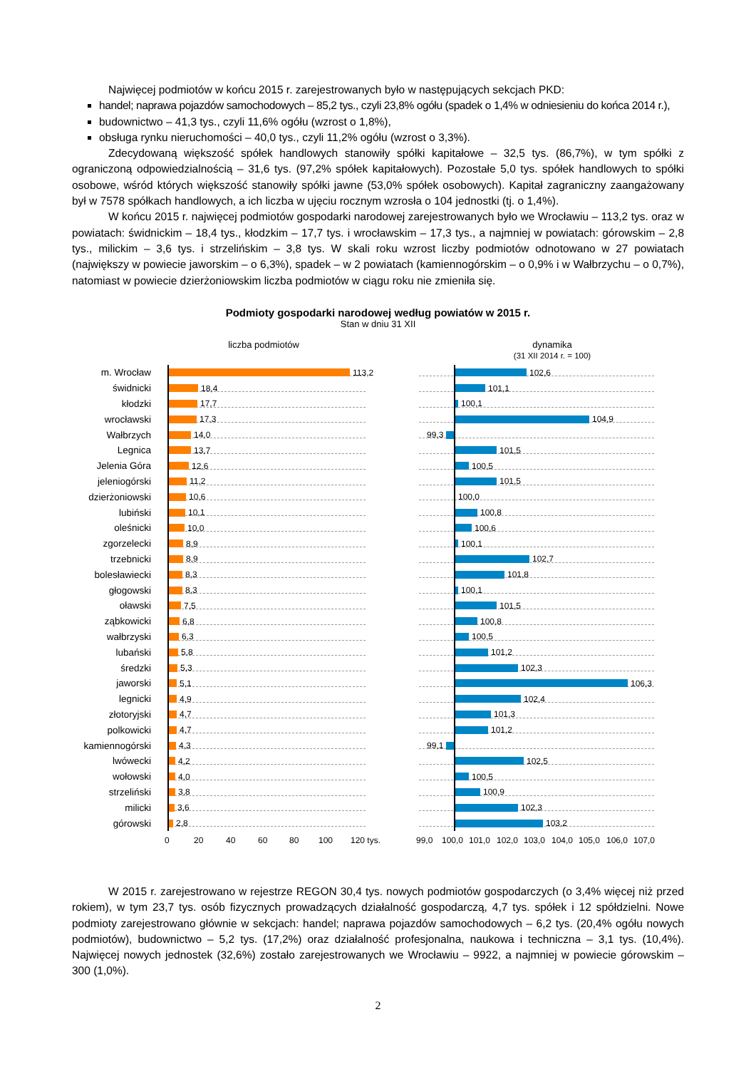Najwięcej podmiotów w końcu 2015 r. zarejestrowanych było w następujących sekcjach PKD:
handel; naprawa pojazdów samochodowych – 85,2 tys., czyli 23,8% ogółu (spadek o 1,4% w odniesieniu do końca 2014 r.),
budownictwo – 41,3 tys., czyli 11,6% ogółu (wzrost o 1,8%),
obsługa rynku nieruchomości – 40,0 tys., czyli 11,2% ogółu (wzrost o 3,3%).
Zdecydowaną większość spółek handlowych stanowiły spółki kapitałowe – 32,5 tys. (86,7%), w tym spółki z ograniczoną odpowiedzialnością – 31,6 tys. (97,2% spółek kapitałowych). Pozostałe 5,0 tys. spółek handlowych to spółki osobowe, wśród których większość stanowiły spółki jawne (53,0% spółek osobowych). Kapitał zagraniczny zaangażowany był w 7578 spółkach handlowych, a ich liczba w ujęciu rocznym wzrosła o 104 jednostki (tj. o 1,4%).
W końcu 2015 r. najwięcej podmiotów gospodarki narodowej zarejestrowanych było we Wrocławiu – 113,2 tys. oraz w powiatach: świdnickim – 18,4 tys., kłodzkim – 17,7 tys. i wrocławskim – 17,3 tys., a najmniej w powiatach: górowskim – 2,8 tys., milickim – 3,6 tys. i strzelińskim – 3,8 tys. W skali roku wzrost liczby podmiotów odnotowano w 27 powiatach (największy w powiecie jaworskim – o 6,3%), spadek – w 2 powiatach (kamiennogórskim – o 0,9% i w Wałbrzychu – o 0,7%), natomiast w powiecie dzierżoniowskim liczba podmiotów w ciągu roku nie zmieniła się.
Podmioty gospodarki narodowej według powiatów w 2015 r.
Stan w dniu 31 XII
liczba podmiotów dynamika
(31 XII 2014 r. = 100)
m. Wrocław
113,2 102,6
świdnicki
18,4 101,1
kłodzki
17,7 100,1
wrocławski
17,3 104,9
Wałbrzych
14,0
99,3
Legnica
13,7 101,5
Jelenia Góra
12,6 100,5
jeleniogórski
11,2 101,5
dzierżoniowski
10,6 100,0
lubiński
10,1 100,8
oleśnicki
10,0 100,6
zgorzelecki
8,9 100,1
trzebnicki
8,9 102,7
bolesławiecki
8,3 101,8
głogowski
8,3 100,1
oławski
7,5 101,5
ząbkowicki
6,8 100,8
wałbrzyski
6,3 100,5
lubański
5,8 101,2
średzki
5,3 102,3
jaworski
5,1 106,3
legnicki
4,9 102,4
złotoryjski
4,7 101,3
polkowicki
4,7 101,2
kamiennogórski
4,3
99,1
lwówecki
4,2 102,5
wołowski
4,0 100,5
strzeliński
3,8 100,9
milicki
3,6 102,3
górowski
2,8 103,2
0 20 40 60 80 100 120 tys. 99,0 100,0 101,0 102,0 103,0 104,0 105,0 106,0 107,0
W 2015 r. zarejestrowano w rejestrze REGON 30,4 tys. nowych podmiotów gospodarczych (o 3,4% więcej niż przed rokiem), w tym 23,7 tys. osób fizycznych prowadzących działalność gospodarczą, 4,7 tys. spółek i 12 spółdzielni. Nowe podmioty zarejestrowano głównie w sekcjach: handel; naprawa pojazdów samochodowych – 6,2 tys. (20,4% ogółu nowych podmiotów), budownictwo – 5,2 tys. (17,2%) oraz działalność profesjonalna, naukowa i techniczna – 3,1 tys. (10,4%). Najwięcej nowych jednostek (32,6%) zostało zarejestrowanych we Wrocławiu – 9922, a najmniej w powiecie górowskim – 300 (1,0%).
2